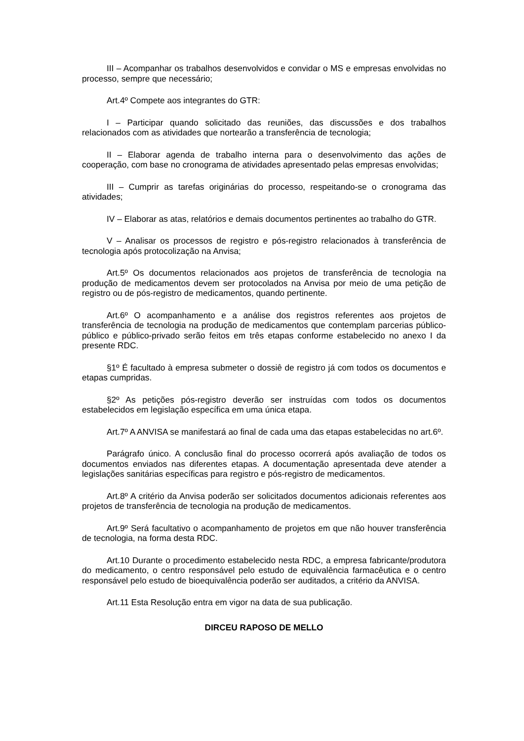III – Acompanhar os trabalhos desenvolvidos e convidar o MS e empresas envolvidas no processo, sempre que necessário;
Art.4º Compete aos integrantes do GTR:
I – Participar quando solicitado das reuniões, das discussões e dos trabalhos relacionados com as atividades que nortearão a transferência de tecnologia;
II – Elaborar agenda de trabalho interna para o desenvolvimento das ações de cooperação, com base no cronograma de atividades apresentado pelas empresas envolvidas;
III – Cumprir as tarefas originárias do processo, respeitando-se o cronograma das atividades;
IV – Elaborar as atas, relatórios e demais documentos pertinentes ao trabalho do GTR.
V – Analisar os processos de registro e pós-registro relacionados à transferência de tecnologia após protocolização na Anvisa;
Art.5º Os documentos relacionados aos projetos de transferência de tecnologia na produção de medicamentos devem ser protocolados na Anvisa por meio de uma petição de registro ou de pós-registro de medicamentos, quando pertinente.
Art.6º O acompanhamento e a análise dos registros referentes aos projetos de transferência de tecnologia na produção de medicamentos que contemplam parcerias público-público e público-privado serão feitos em três etapas conforme estabelecido no anexo I da presente RDC.
§1º É facultado à empresa submeter o dossiê de registro já com todos os documentos e etapas cumpridas.
§2º As petições pós-registro deverão ser instruídas com todos os documentos estabelecidos em legislação específica em uma única etapa.
Art.7º A ANVISA se manifestará ao final de cada uma das etapas estabelecidas no art.6º.
Parágrafo único. A conclusão final do processo ocorrerá após avaliação de todos os documentos enviados nas diferentes etapas. A documentação apresentada deve atender a legislações sanitárias específicas para registro e pós-registro de medicamentos.
Art.8º A critério da Anvisa poderão ser solicitados documentos adicionais referentes aos projetos de transferência de tecnologia na produção de medicamentos.
Art.9º Será facultativo o acompanhamento de projetos em que não houver transferência de tecnologia, na forma desta RDC.
Art.10 Durante o procedimento estabelecido nesta RDC, a empresa fabricante/produtora do medicamento, o centro responsável pelo estudo de equivalência farmacêutica e o centro responsável pelo estudo de bioequivalência poderão ser auditados, a critério da ANVISA.
Art.11 Esta Resolução entra em vigor na data de sua publicação.
DIRCEU RAPOSO DE MELLO